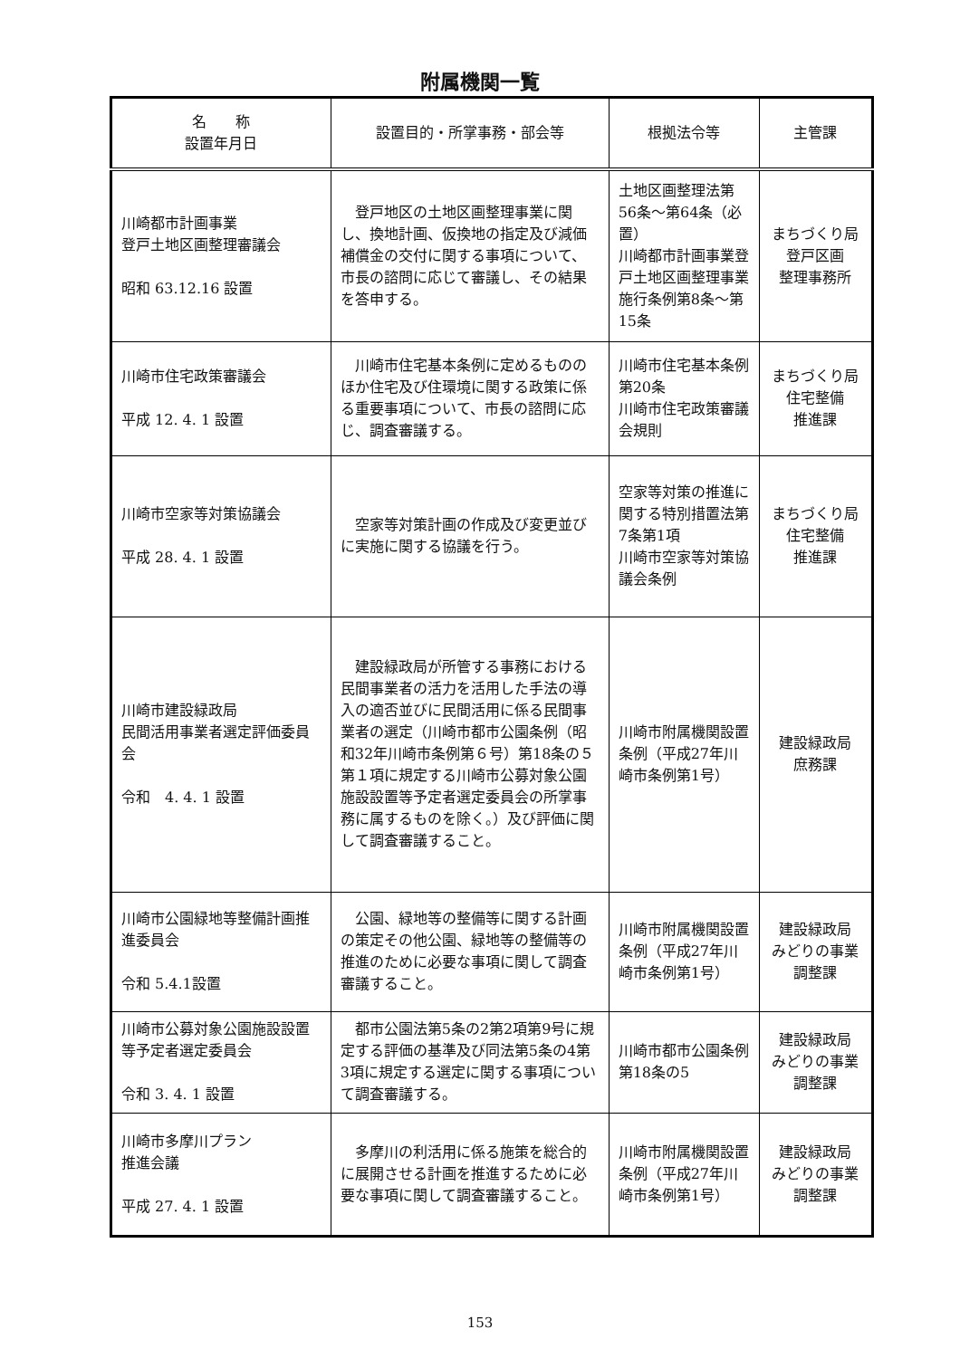附属機関一覧
| 名 称 設置年月日 | 設置目的・所掌事務・部会等 | 根拠法令等 | 主管課 |
| --- | --- | --- | --- |
| 川崎都市計画事業 登戸土地区画整理審議会 昭和 63.12.16 設置 | 登戸地区の土地区画整理事業に関し、換地計画、仮換地の指定及び減価補償金の交付に関する事項について、市長の諮問に応じて審議し、その結果を答申する。 | 土地区画整理法第56条～第64条（必置） 川崎都市計画事業登戸土地区画整理事業施行条例第8条～第15条 | まちづくり局 登戸区画 整理事務所 |
| 川崎市住宅政策審議会 平成 12. 4. 1 設置 | 川崎市住宅基本条例に定めるもののほか住宅及び住環境に関する政策に係る重要事項について、市長の諮問に応じ、調査審議する。 | 川崎市住宅基本条例第20条 川崎市住宅政策審議会規則 | まちづくり局 住宅整備 推進課 |
| 川崎市空家等対策協議会 平成 28. 4. 1 設置 | 空家等対策計画の作成及び変更並びに実施に関する協議を行う。 | 空家等対策の推進に関する特別措置法第7条第1項 川崎市空家等対策協議会条例 | まちづくり局 住宅整備 推進課 |
| 川崎市建設緑政局 民間活用事業者選定評価委員会 令和 4. 4. 1 設置 | 建設緑政局が所管する事務における民間事業者の活力を活用した手法の導入の適否並びに民間活用に係る民間事業者の選定（川崎市都市公園条例（昭和32年川崎市条例第６号）第18条の５第１項に規定する川崎市公募対象公園施設設置等予定者選定委員会の所掌事務に属するものを除く。）及び評価に関して調査審議すること。 | 川崎市附属機関設置条例（平成27年川崎市条例第1号） | 建設緑政局 庶務課 |
| 川崎市公園緑地等整備計画推進委員会 令和 5.4.1設置 | 公園、緑地等の整備等に関する計画の策定その他公園、緑地等の整備等の推進のために必要な事項に関して調査審議すること。 | 川崎市附属機関設置条例（平成27年川崎市条例第1号） | 建設緑政局 みどりの事業 調整課 |
| 川崎市公募対象公園施設設置等予定者選定委員会 令和 3. 4. 1 設置 | 都市公園法第5条の2第2項第9号に規定する評価の基準及び同法第5条の4第3項に規定する選定に関する事項について調査審議する。 | 川崎市都市公園条例第18条の5 | 建設緑政局 みどりの事業 調整課 |
| 川崎市多摩川プラン 推進会議 平成 27. 4. 1 設置 | 多摩川の利活用に係る施策を総合的に展開させる計画を推進するために必要な事項に関して調査審議すること。 | 川崎市附属機関設置条例（平成27年川崎市条例第1号） | 建設緑政局 みどりの事業 調整課 |
153